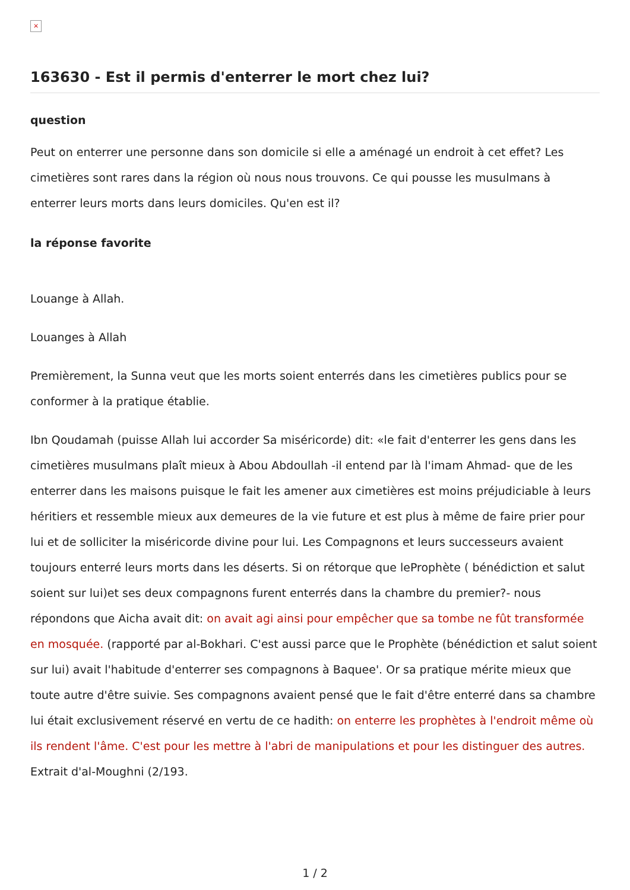×
163630 - Est il permis d'enterrer le mort chez lui?
question
Peut on enterrer une personne dans son domicile si elle a aménagé un endroit à cet effet? Les cimetières sont rares dans la région où nous nous trouvons. Ce qui pousse les musulmans à enterrer leurs morts dans leurs domiciles. Qu'en est il?
la réponse favorite
Louange à Allah.
Louanges à Allah
Premièrement, la Sunna veut que les morts soient enterrés dans les cimetières publics pour se conformer à la pratique établie.
Ibn Qoudamah (puisse Allah lui accorder Sa miséricorde) dit: «le fait d'enterrer les gens dans les cimetières musulmans plaît mieux à Abou Abdoullah -il entend par là l'imam Ahmad- que de les enterrer dans les maisons puisque le fait les amener aux cimetières est moins préjudiciable à leurs héritiers et ressemble mieux aux demeures de la vie future et est plus à même de faire prier pour lui et de solliciter la miséricorde divine pour lui. Les Compagnons et leurs successeurs avaient toujours enterré leurs morts dans les déserts. Si on rétorque que leProphète ( bénédiction et salut soient sur lui)et ses deux compagnons furent enterrés dans la chambre du premier?- nous répondons que Aicha avait dit: on avait agi ainsi pour empêcher que sa tombe ne fût transformée en mosquée. (rapporté par al-Bokhari. C'est aussi parce que le Prophète (bénédiction et salut soient sur lui) avait l'habitude d'enterrer ses compagnons à Baquee'. Or sa pratique mérite mieux que toute autre d'être suivie. Ses compagnons avaient pensé que le fait d'être enterré dans sa chambre lui était exclusivement réservé en vertu de ce hadith: on enterre les prophètes à l'endroit même où ils rendent l'âme. C'est pour les mettre à l'abri de manipulations et pour les distinguer des autres. Extrait d'al-Moughni (2/193.
1 / 2